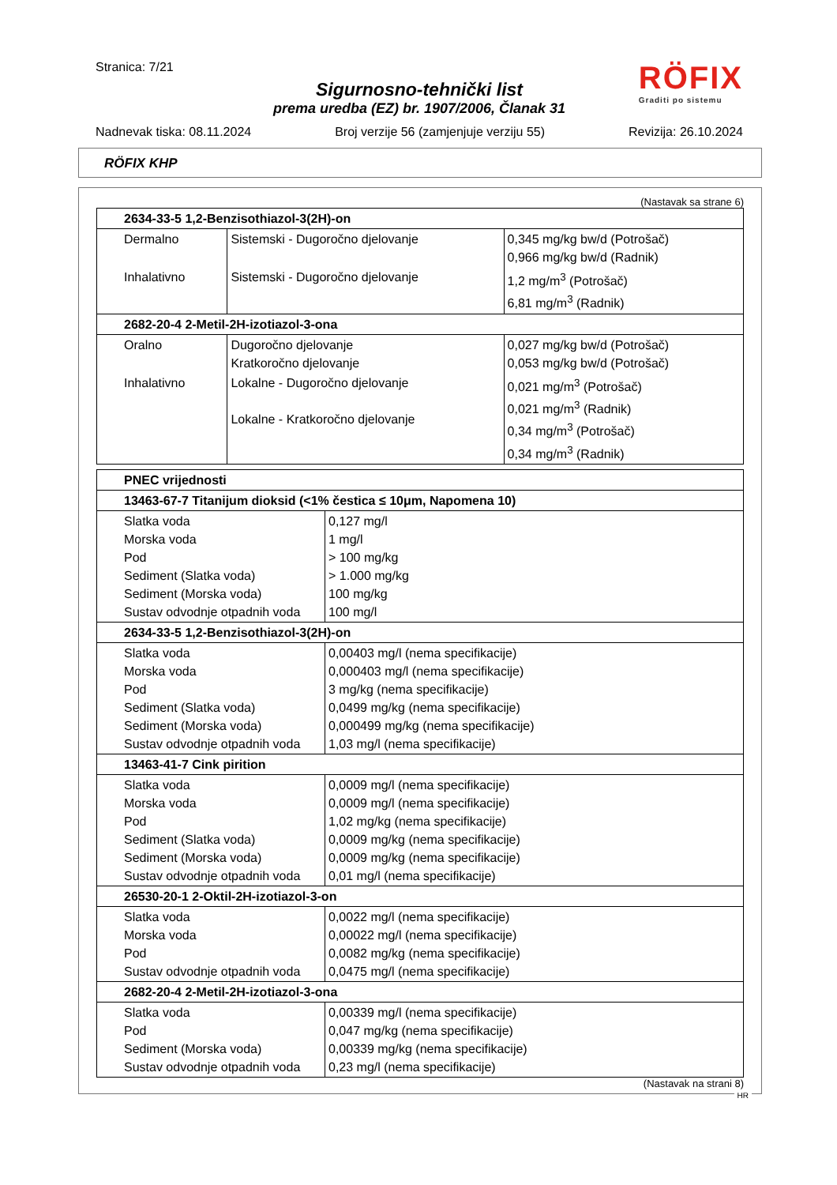Stranica: 7/21
RÖFIX
Graditi po sistemu
Sigurnosno-tehnički list
prema uredba (EZ) br. 1907/2006, Članak 31
Nadnevak tiska: 08.11.2024 Broj verzije 56 (zamjenjuje verziju 55) Revizija: 26.10.2024
RÖFIX KHP
(Nastavak sa strane 6)
| 2634-33-5 1,2-Benzisothiazol-3(2H)-on | | |
| Dermalno | Sistemski - Dugoročno djelovanje | 0,345 mg/kg bw/d (Potrošač) 0,966 mg/kg bw/d (Radnik) |
| Inhalativno | Sistemski - Dugoročno djelovanje | 1,2 mg/m<sup>3</sup> (Potrošač) 6,81 mg/m<sup>3</sup> (Radnik) |
| 2682-20-4 2-Metil-2H-izotiazol-3-ona | | |
| Oralno | Dugoročno djelovanje Kratkoročno djelovanje | 0,027 mg/kg bw/d (Potrošač) 0,053 mg/kg bw/d (Potrošač) |
| Inhalativno | Lokalne - Dugoročno djelovanje Lokalne - Kratkoročno djelovanje | 0,021 mg/m<sup>3</sup> (Potrošač) 0,021 mg/m<sup>3</sup> (Radnik) 0,34 mg/m<sup>3</sup> (Potrošač) 0,34 mg/m<sup>3</sup> (Radnik) |
| PNEC vrijednosti | |
| 13463-67-7 Titanijum dioksid (<1% čestica ≤ 10μm, Napomena 10) | |
| Slatka voda Morska voda Pod Sediment (Slatka voda) Sediment (Morska voda) Sustav odvodnje otpadnih voda | 0,127 mg/l 1 mg/l > 100 mg/kg > 1.000 mg/kg 100 mg/kg 100 mg/l |
| 2634-33-5 1,2-Benzisothiazol-3(2H)-on | |
| Slatka voda Morska voda Pod Sediment (Slatka voda) Sediment (Morska voda) Sustav odvodnje otpadnih voda | 0,00403 mg/l (nema specifikacije) 0,000403 mg/l (nema specifikacije) 3 mg/kg (nema specifikacije) 0,0499 mg/kg (nema specifikacije) 0,000499 mg/kg (nema specifikacije) 1,03 mg/l (nema specifikacije) |
| 13463-41-7 Cink pirition | |
| Slatka voda Morska voda Pod Sediment (Slatka voda) Sediment (Morska voda) Sustav odvodnje otpadnih voda | 0,0009 mg/l (nema specifikacije) 0,0009 mg/l (nema specifikacije) 1,02 mg/kg (nema specifikacije) 0,0009 mg/kg (nema specifikacije) 0,0009 mg/kg (nema specifikacije) 0,01 mg/l (nema specifikacije) |
| 26530-20-1 2-Oktil-2H-izotiazol-3-on | |
| Slatka voda Morska voda Pod Sustav odvodnje otpadnih voda | 0,0022 mg/l (nema specifikacije) 0,00022 mg/l (nema specifikacije) 0,0082 mg/kg (nema specifikacije) 0,0475 mg/l (nema specifikacije) |
| 2682-20-4 2-Metil-2H-izotiazol-3-ona | |
| Slatka voda Pod Sediment (Morska voda) Sustav odvodnje otpadnih voda | 0,00339 mg/l (nema specifikacije) 0,047 mg/kg (nema specifikacije) 0,00339 mg/kg (nema specifikacije) 0,23 mg/l (nema specifikacije) |
(Nastavak na strani 8)
HR